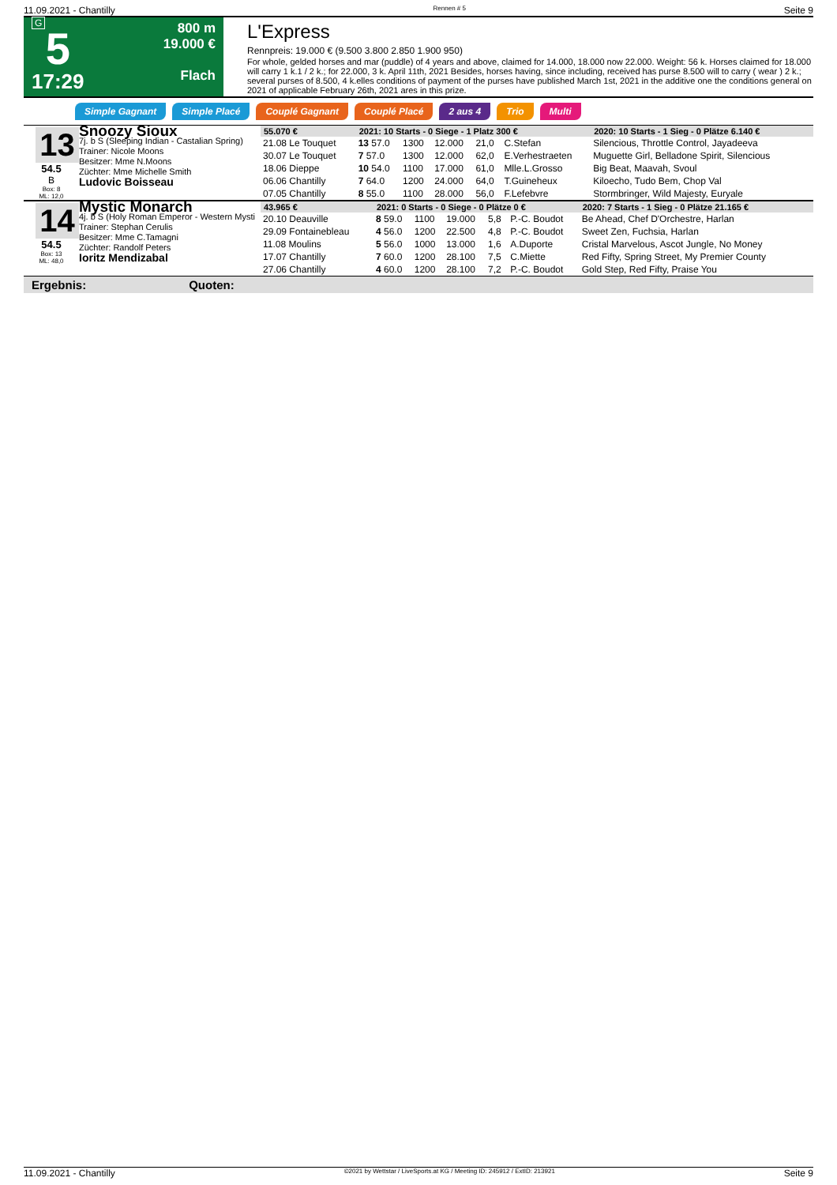11.09.2021 - Chantilly Rennen # 5 Seite 9
G
5
17:29
800 m
19.000 €
Flach
L'Express
Rennpreis: 19.000 € (9.500 3.800 2.850 1.900 950)
For whole, gelded horses and mar (puddle) of 4 years and above, claimed for 14.000, 18.000 now 22.000. Weight: 56 k. Horses claimed for 18.000 will carry 1 k.1 / 2 k.; for 22.000, 3 k. April 11th, 2021 Besides, horses having, since including, received has purse 8.500 will to carry ( wear ) 2 k.; several purses of 8.500, 4 k.elles conditions of payment of the purses have published March 1st, 2021 in the additive one the conditions general on 2021 of applicable February 26th, 2021 ares in this prize.
Simple Gagnant Simple Placé Couplé Gagnant Couplé Placé 2 aus 4 Trio Multi
13
54.5
B
Box: 8
ML: 12,0
Snoozy Sioux
7j. b S (Sleeping Indian - Castalian Spring)
Trainer: Nicole Moons
Besitzer: Mme N.Moons
Züchter: Mme Michelle Smith
Ludovic Boisseau
| 55.070 € | 2021: 10 Starts - 0 Siege - 1 Platz 300 € | | | | | 2020: 10 Starts - 1 Sieg - 0 Plätze 6.140 € |
| --- | --- | --- | --- | --- | --- | --- |
| 21.08 Le Touquet | 13 57.0 | 1300 | 12.000 | 21,0 | C.Stefan | Silencious, Throttle Control, Jayadeeva |
| 30.07 Le Touquet | 7 57.0 | 1300 | 12.000 | 62,0 | E.Verhestraeten | Muguette Girl, Belladone Spirit, Silencious |
| 18.06 Dieppe | 10 54.0 | 1100 | 17.000 | 61,0 | Mlle.L.Grosso | Big Beat, Maavah, Svoul |
| 06.06 Chantilly | 7 64.0 | 1200 | 24.000 | 64,0 | T.Guineheux | Kiloecho, Tudo Bem, Chop Val |
| 07.05 Chantilly | 8 55.0 | 1100 | 28.000 | 56,0 | F.Lefebvre | Stormbringer, Wild Majesty, Euryale |
14
54.5
Box: 13
ML: 48,0
Mystic Monarch
4j. b S (Holy Roman Emperor - Western Mysti
Trainer: Stephan Cerulis
Besitzer: Mme C.Tamagni
Züchter: Randolf Peters
Ioritz Mendizabal
| 43.965 € | 2021: 0 Starts - 0 Siege - 0 Plätze 0 € | | | | | 2020: 7 Starts - 1 Sieg - 0 Plätze 21.165 € |
| --- | --- | --- | --- | --- | --- | --- |
| 20.10 Deauville | 8 59.0 | 1100 | 19.000 | 5,8 | P.-C. Boudot | Be Ahead, Chef D'Orchestre, Harlan |
| 29.09 Fontainebleau | 4 56.0 | 1200 | 22.500 | 4,8 | P.-C. Boudot | Sweet Zen, Fuchsia, Harlan |
| 11.08 Moulins | 5 56.0 | 1000 | 13.000 | 1,6 | A.Duporte | Cristal Marvelous, Ascot Jungle, No Money |
| 17.07 Chantilly | 7 60.0 | 1200 | 28.100 | 7,5 | C.Miette | Red Fifty, Spring Street, My Premier County |
| 27.06 Chantilly | 4 60.0 | 1200 | 28.100 | 7,2 | P.-C. Boudot | Gold Step, Red Fifty, Praise You |
Ergebnis: Quoten:
11.09.2021 - Chantilly ©2021 by Wettstar / LiveSports.at KG / Meeting ID: 245912 / ExtID: 213921 Seite 9